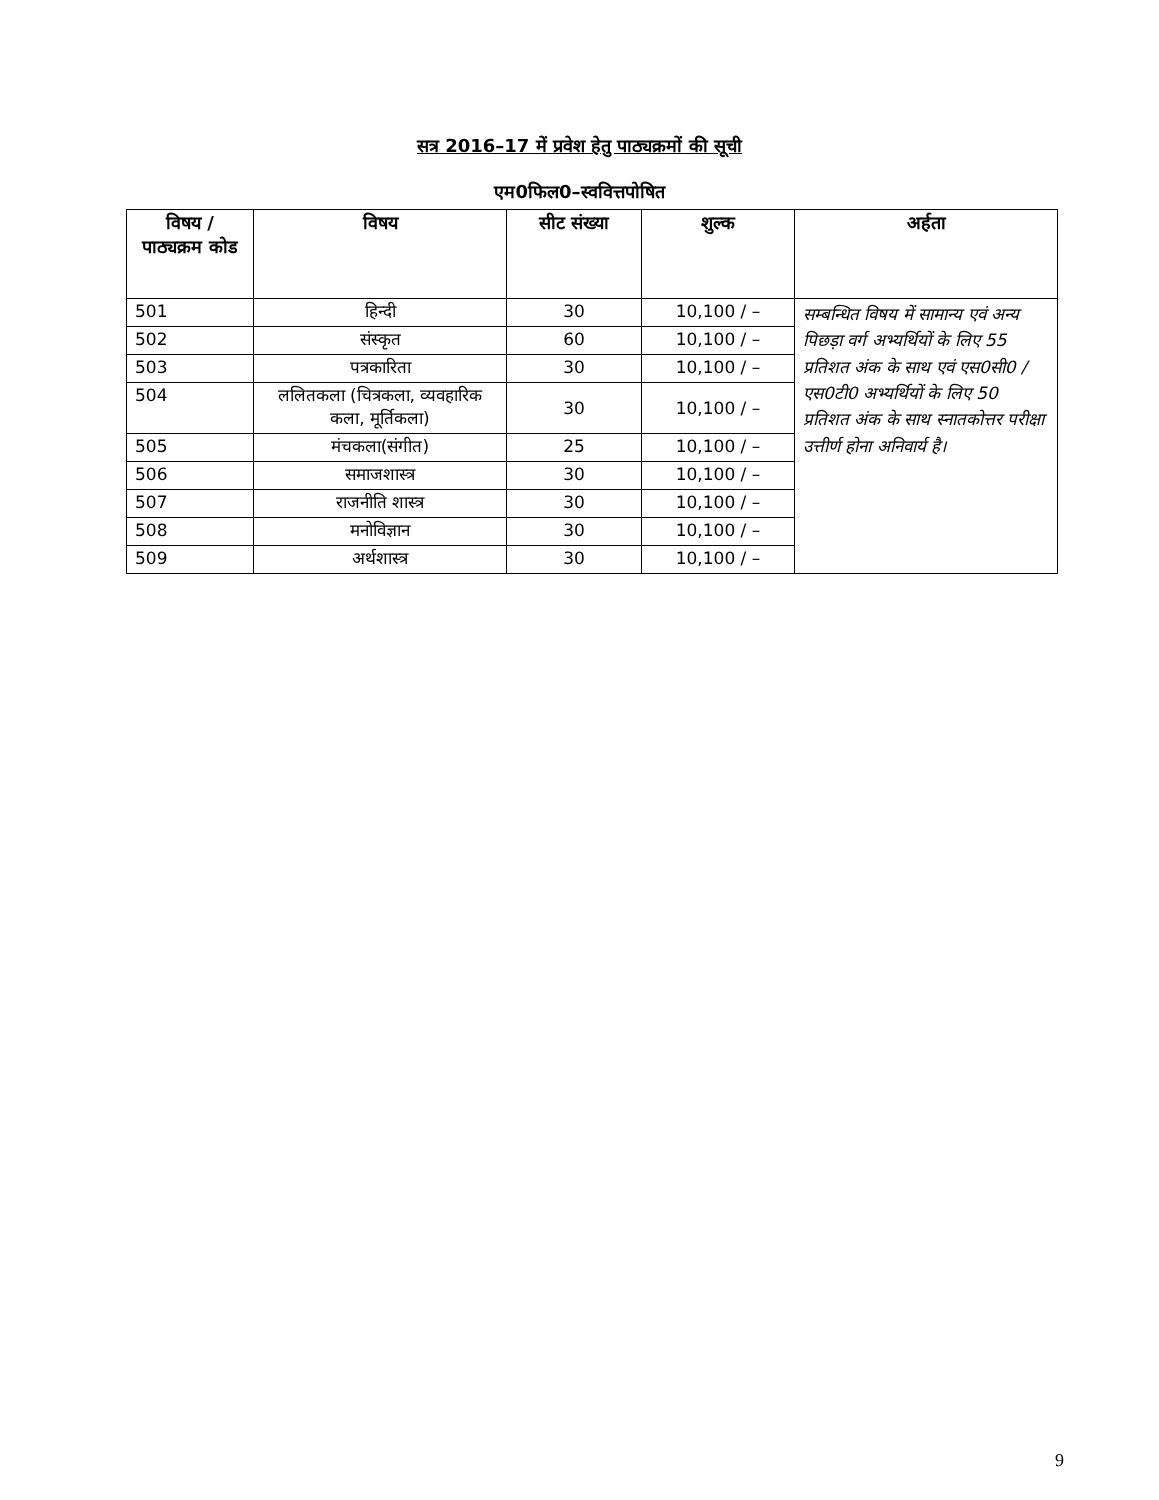सत्र 2016–17 में प्रवेश हेतु पाठ्यक्रमों की सूची
एम0फिल0–स्ववित्तपोषित
| विषय / पाठ्यक्रम कोड | विषय | सीट संख्या | शुल्क | अर्हता |
| --- | --- | --- | --- | --- |
| 501 | हिन्दी | 30 | 10,100 / – | सम्बन्धित विषय में सामान्य एवं अन्य पिछड़ा वर्ग अभ्यर्थियों के लिए 55 प्रतिशत अंक के साथ एवं एस0सी0 / एस0टी0 अभ्यर्थियों के लिए 50 प्रतिशत अंक के साथ स्नातकोत्तर परीक्षा उत्तीर्ण होना अनिवार्य है। |
| 502 | संस्कृत | 60 | 10,100 / – | |
| 503 | पत्रकारिता | 30 | 10,100 / – | |
| 504 | ललितकला (चित्रकला, व्यवहारिक कला, मूर्तिकला) | 30 | 10,100 / – | |
| 505 | मंचकला(संगीत) | 25 | 10,100 / – | |
| 506 | समाजशास्त्र | 30 | 10,100 / – | |
| 507 | राजनीति शास्त्र | 30 | 10,100 / – | |
| 508 | मनोविज्ञान | 30 | 10,100 / – | |
| 509 | अर्थशास्त्र | 30 | 10,100 / – | |
9